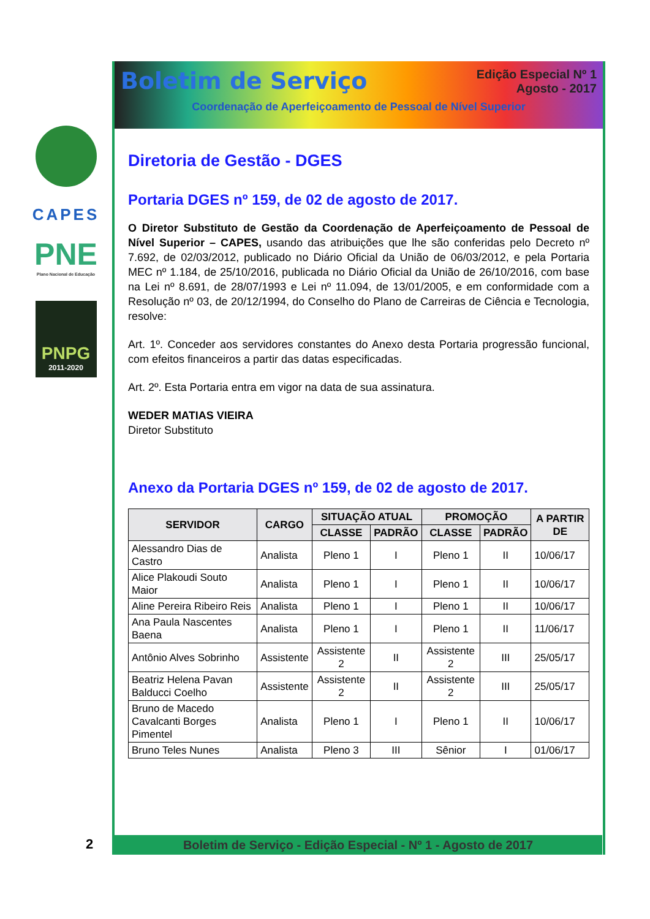CAPES
PNE
Plano Nacional de Educação
PNPG
2011-2020
Boletim de Serviço
Edição Especial Nº 1
Agosto - 2017
Coordenação de Aperfeiçoamento de Pessoal de Nível Superior
Diretoria de Gestão - DGES
Portaria DGES nº 159, de 02 de agosto de 2017.
O Diretor Substituto de Gestão da Coordenação de Aperfeiçoamento de Pessoal de Nível Superior – CAPES, usando das atribuições que lhe são conferidas pelo Decreto nº 7.692, de 02/03/2012, publicado no Diário Oficial da União de 06/03/2012, e pela Portaria MEC nº 1.184, de 25/10/2016, publicada no Diário Oficial da União de 26/10/2016, com base na Lei nº 8.691, de 28/07/1993 e Lei nº 11.094, de 13/01/2005, e em conformidade com a Resolução nº 03, de 20/12/1994, do Conselho do Plano de Carreiras de Ciência e Tecnologia, resolve:
Art. 1º. Conceder aos servidores constantes do Anexo desta Portaria progressão funcional, com efeitos financeiros a partir das datas especificadas.
Art. 2º. Esta Portaria entra em vigor na data de sua assinatura.
WEDER MATIAS VIEIRA
Diretor Substituto
Anexo da Portaria DGES nº 159, de 02 de agosto de 2017.
| SERVIDOR | CARGO | SITUAÇÃO ATUAL | | PROMOÇÃO | | A PARTIR DE |
| --- | --- | --- | --- | --- | --- | --- |
| | | CLASSE | PADRÃO | CLASSE | PADRÃO | |
| Alessandro Dias de Castro | Analista | Pleno 1 | I | Pleno 1 | II | 10/06/17 |
| Alice Plakoudi Souto Maior | Analista | Pleno 1 | I | Pleno 1 | II | 10/06/17 |
| Aline Pereira Ribeiro Reis | Analista | Pleno 1 | I | Pleno 1 | II | 10/06/17 |
| Ana Paula Nascentes Baena | Analista | Pleno 1 | I | Pleno 1 | II | 11/06/17 |
| Antônio Alves Sobrinho | Assistente | Assistente 2 | II | Assistente 2 | III | 25/05/17 |
| Beatriz Helena Pavan Balducci Coelho | Assistente | Assistente 2 | II | Assistente 2 | III | 25/05/17 |
| Bruno de Macedo Cavalcanti Borges Pimentel | Analista | Pleno 1 | I | Pleno 1 | II | 10/06/17 |
| Bruno Teles Nunes | Analista | Pleno 3 | III | Sênior | I | 01/06/17 |
2 Boletim de Serviço - Edição Especial - Nº 1 - Agosto de 2017